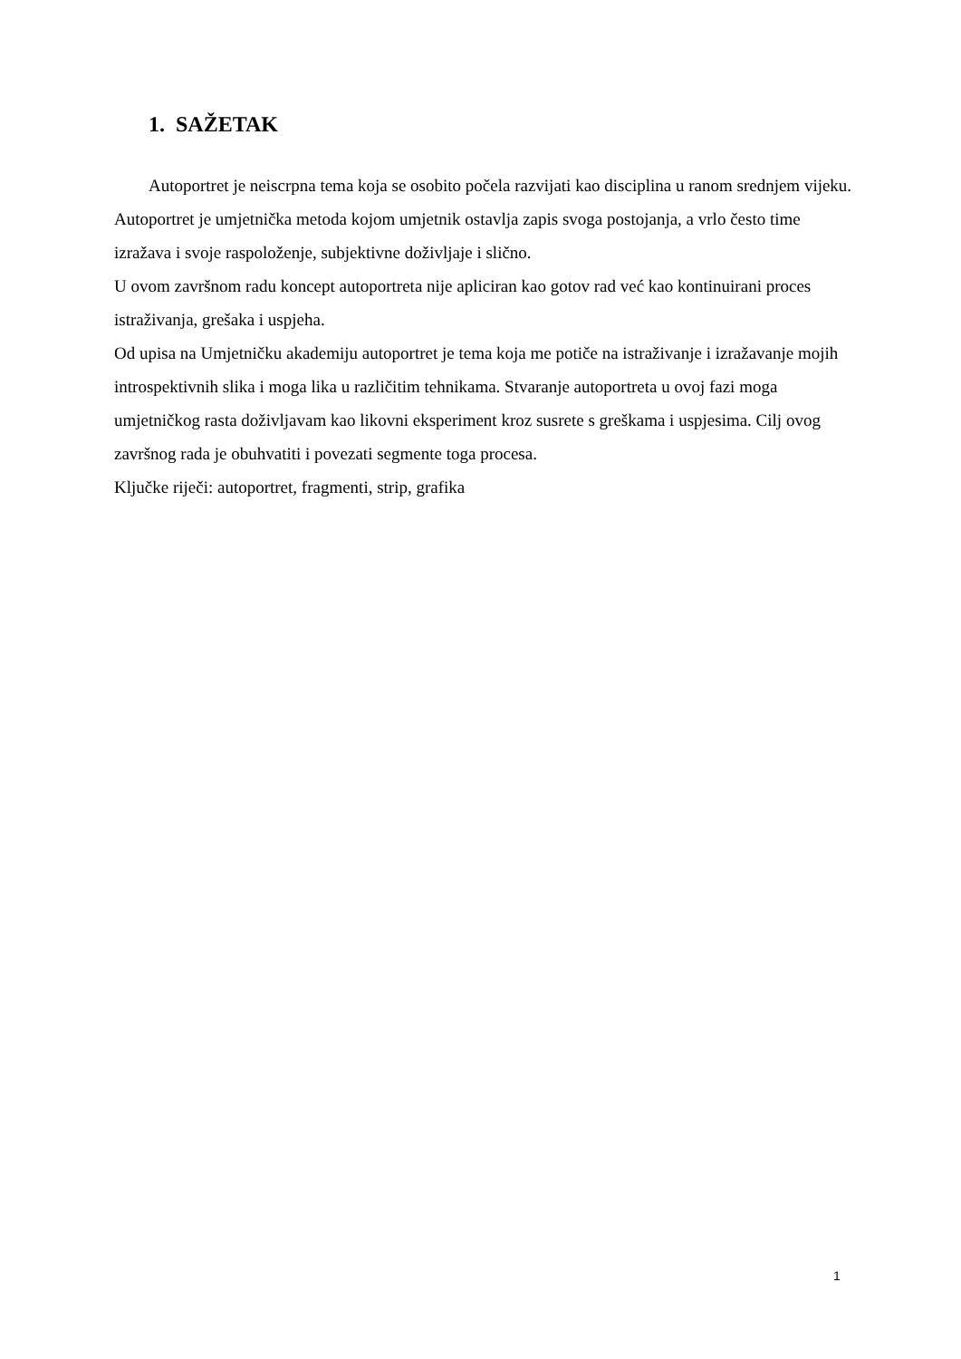1. SAŽETAK
Autoportret je neiscrpna tema koja se osobito počela razvijati kao disciplina u ranom srednjem vijeku. Autoportret je umjetnička metoda kojom umjetnik ostavlja zapis svoga postojanja, a vrlo često time izražava i svoje raspoloženje, subjektivne doživljaje i slično.
U ovom završnom radu koncept autoportreta nije apliciran kao gotov rad već kao kontinuirani proces istraživanja, grešaka i uspjeha.
Od upisa na Umjetničku akademiju autoportret je tema koja me potiče na istraživanje i izražavanje mojih introspektivnih slika i moga lika u različitim tehnikama. Stvaranje autoportreta u ovoj fazi moga umjetničkog rasta doživljavam kao likovni eksperiment kroz susrete s greškama i uspjesima. Cilj ovog završnog rada je obuhvatiti i povezati segmente toga procesa.
Ključke riječi: autoportret, fragmenti, strip, grafika
1